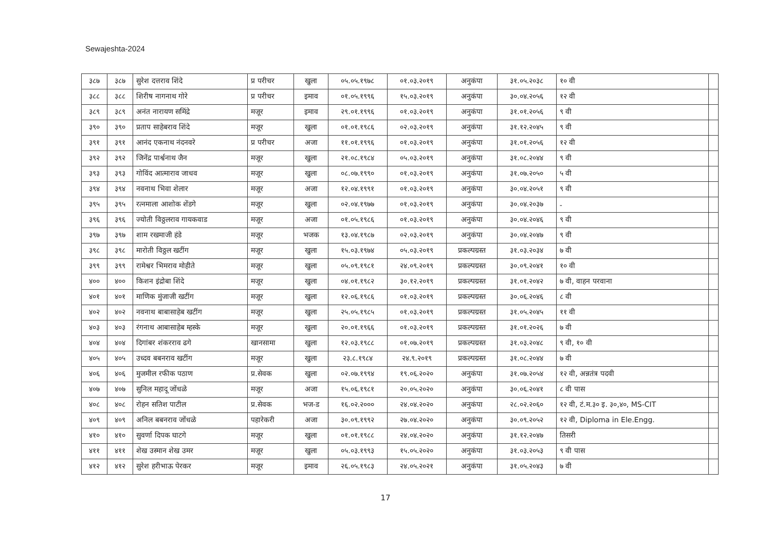Sewajeshta-2024
| ३८७ | ३८७ | सुरेश दत्तराव शिंदे | प्र परीचर | खुला | ०५.०५.१९७८ | ०१.०३.२०१९ | अनुकंपा | ३१.०५.२०३८ | १० वी | |
| ३८८ | ३८८ | शिरीष नागनाथ गोरे | प्र परीचर | इमाव | ०१.०५.१९९६ | १५.०३.२०१९ | अनुकंपा | ३०.०४.२०५६ | १२ वी | |
| ३८९ | ३८९ | अनंत नारायण समिंद्रे | मजूर | इमाव | २९.०१.१९९६ | ०१.०३.२०१९ | अनुकंपा | ३१.०१.२०५६ | ९ वी | |
| ३९० | ३९० | प्रताप साहेबराव शिंदे | मजूर | खुला | ०१.०१.१९८६ | ०२.०३.२०१९ | अनुकंपा | ३१.१२.२०४५ | ९ वी | |
| ३९१ | ३९१ | आनंद एकनाथ नंदनवरे | प्र परीचर | अजा | ११.०१.१९९६ | ०१.०३.२०१९ | अनुकंपा | ३१.०१.२०५६ | १२ वी | |
| ३९२ | ३९२ | जिनेंद्र पार्श्वनाथ जैन | मजूर | खुला | २१.०८.१९८४ | ०५.०३.२०१९ | अनुकंपा | ३१.०८.२०४४ | ९ वी | |
| ३९३ | ३९३ | गोविंद आत्माराव जाधव | मजूर | खुला | ०८.०७.१९९० | ०१.०३.२०१९ | अनुकंपा | ३१.०७.२०५० | ५ वी | |
| ३९४ | ३९४ | नवनाथ भिवा शेलार | मजूर | अजा | १२.०४.१९९१ | ०१.०३.२०१९ | अनुकंपा | ३०.०४.२०५१ | ९ वी | |
| ३९५ | ३९५ | रत्नमाला आशोक शेंडगे | मजूर | खुला | ०२.०४.१९७७ | ०१.०३.२०१९ | अनुकंपा | ३०.०४.२०३७ | - | |
| ३९६ | ३९६ | ज्योती विठ्ठलराव गायकवाड | मजूर | अजा | ०१.०५.१९८६ | ०१.०३.२०१९ | अनुकंपा | ३०.०४.२०४६ | ९ वी | |
| ३९७ | ३९७ | शाम रखमाजी हंडे | मजूर | भजक | १३.०४.१९८७ | ०२.०३.२०१९ | अनुकंपा | ३०.०४.२०४७ | ९ वी | |
| ३९८ | ३९८ | मारोती विठ्ठल खटींग | मजूर | खुला | १५.०३.१९७४ | ०५.०३.२०१९ | प्रकल्पग्रस्त | ३१.०३.२०३४ | ७ वी | |
| ३९९ | ३९९ | रामेश्वर भिमराव मोहीते | मजूर | खुला | ०५.०९.१९८१ | २४.०९.२०१९ | प्रकल्पग्रस्त | ३०.०९.२०४१ | १० वी | |
| ४०० | ४०० | किशन इंद्रोबा शिंदे | मजूर | खुला | ०४.०१.१९८२ | ३०.१२.२०१९ | प्रकल्पग्रस्त | ३१.०१.२०४२ | ७ वी, वाहन परवाना | |
| ४०१ | ४०१ | माणिक मुंजाजी खटींग | मजूर | खुला | १२.०६.१९८६ | ०१.०३.२०१९ | प्रकल्पग्रस्त | ३०.०६.२०४६ | ८ वी | |
| ४०२ | ४०२ | नवनाथ बाबासाहेब खटींग | मजूर | खुला | २५.०५.१९८५ | ०१.०३.२०१९ | प्रकल्पग्रस्त | ३१.०५.२०४५ | ११ वी | |
| ४०३ | ४०३ | रंगनाथ आबासाहेब म्हस्के | मजूर | खुला | २०.०१.१९६६ | ०१.०३.२०१९ | प्रकल्पग्रस्त | ३१.०१.२०२६ | ७ वी | |
| ४०४ | ४०४ | दिगांबर शंकरराव ढगे | खानसामा | खुला | १२.०३.१९८८ | ०१.०७.२०१९ | प्रकल्पग्रस्त | ३१.०३.२०४८ | ९ वी, १० वी | |
| ४०५ | ४०५ | उध्दव बबनराव खटींग | मजूर | खुला | २३.८.१९८४ | २४.९.२०१९ | प्रकल्पग्रस्त | ३१.०८.२०४४ | ७ वी | |
| ४०६ | ४०६ | मुजमील रफीक पठाण | प्र.सेवक | खुला | ०२.०७.१९९४ | १९.०६.२०२० | अनुकंपा | ३१.०७.२०५४ | १२ वी, अन्नतंत्र पदवी | |
| ४०७ | ४०७ | सुनिल महादू जोंधळे | मजूर | अजा | १५.०६.१९८१ | २०.०५.२०२० | अनुकंपा | ३०.०६.२०४१ | ८ वी पास | |
| ४०८ | ४०८ | रोहन सतिश पाटील | प्र.सेवक | भज-ड | १६.०२.२००० | २४.०४.२०२० | अनुकंपा | २८.०२.२०६० | १२ वी, टं.म.३० इ. ३०,४०, MS-CIT | |
| ४०९ | ४०९ | अनिल बबनराव जोंधळे | पहारेकरी | अजा | ३०.०९.१९९२ | २७.०४.२०२० | अनुकंपा | ३०.०९.२०५२ | १२ वी, Diploma in Ele.Engg. | |
| ४१० | ४१० | सुवर्णा दिपक घाटगे | मजूर | खुला | ०१.०१.१९८८ | २४.०४.२०२० | अनुकंपा | ३१.१२.२०४७ | तिसरी | |
| ४११ | ४११ | शेख उस्मान शेख उमर | मजूर | खुला | ०५.०३.१९९३ | १५.०५.२०२० | अनुकंपा | ३१.०३.२०५३ | ९ वी पास | |
| ४१२ | ४१२ | सुरेश हरीभाऊ पेरकर | मजूर | इमाव | २६.०५.१९८३ | २४.०५.२०२१ | अनुकंपा | ३१.०५.२०४३ | ७ वी | |
17